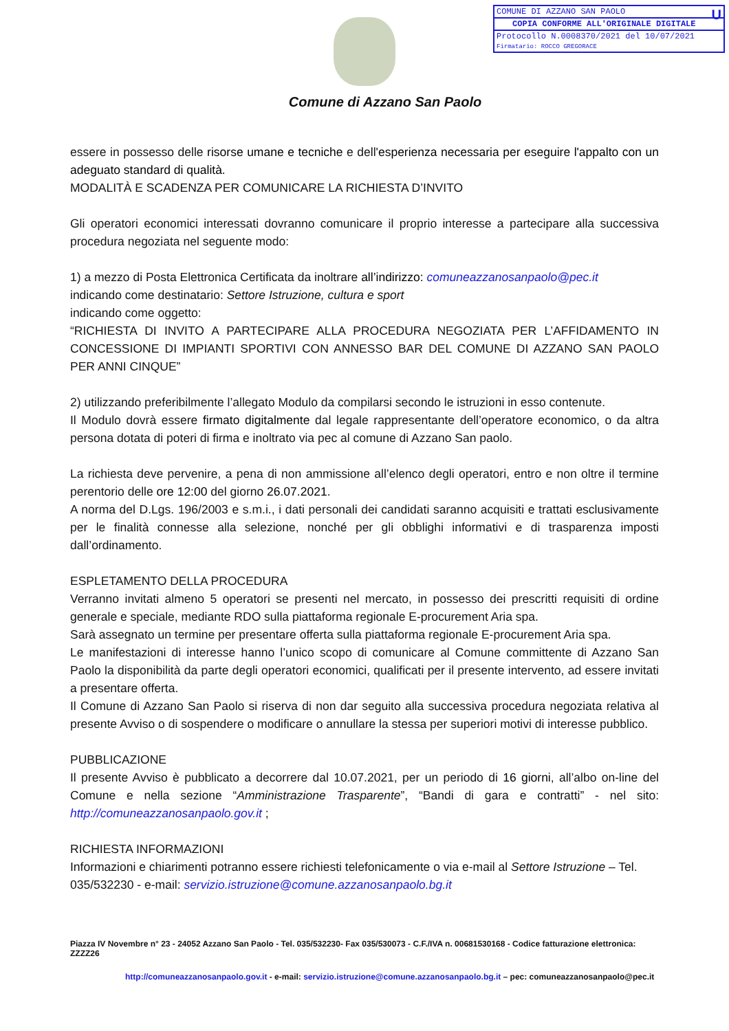COMUNE DI AZZANO SAN PAOLO U
COPIA CONFORME ALL'ORIGINALE DIGITALE
Protocollo N.0008370/2021 del 10/07/2021
Firmatario: ROCCO GREGORACE
Comune di Azzano San Paolo
essere in possesso delle risorse umane e tecniche e dell'esperienza necessaria per eseguire l'appalto con un adeguato standard di qualità.
MODALITÀ E SCADENZA PER COMUNICARE LA RICHIESTA D’INVITO
Gli operatori economici interessati dovranno comunicare il proprio interesse a partecipare alla successiva procedura negoziata nel seguente modo:
1) a mezzo di Posta Elettronica Certificata da inoltrare all’indirizzo: comuneazzanosanpaolo@pec.it
indicando come destinatario: Settore Istruzione, cultura e sport
indicando come oggetto:
“RICHIESTA DI INVITO A PARTECIPARE ALLA PROCEDURA NEGOZIATA PER L’AFFIDAMENTO IN CONCESSIONE DI IMPIANTI SPORTIVI CON ANNESSO BAR DEL COMUNE DI AZZANO SAN PAOLO PER ANNI CINQUE”
2) utilizzando preferibilmente l’allegato Modulo da compilarsi secondo le istruzioni in esso contenute.
Il Modulo dovrà essere firmato digitalmente dal legale rappresentante dell’operatore economico, o da altra persona dotata di poteri di firma e inoltrato via pec al comune di Azzano San paolo.
La richiesta deve pervenire, a pena di non ammissione all’elenco degli operatori, entro e non oltre il termine perentorio delle ore 12:00 del giorno 26.07.2021.
A norma del D.Lgs. 196/2003 e s.m.i., i dati personali dei candidati saranno acquisiti e trattati esclusivamente per le finalità connesse alla selezione, nonché per gli obblighi informativi e di trasparenza imposti dall’ordinamento.
ESPLETAMENTO DELLA PROCEDURA
Verranno invitati almeno 5 operatori se presenti nel mercato, in possesso dei prescritti requisiti di ordine generale e speciale, mediante RDO sulla piattaforma regionale E-procurement Aria spa.
Sarà assegnato un termine per presentare offerta sulla piattaforma regionale E-procurement Aria spa.
Le manifestazioni di interesse hanno l’unico scopo di comunicare al Comune committente di Azzano San Paolo la disponibilità da parte degli operatori economici, qualificati per il presente intervento, ad essere invitati a presentare offerta.
Il Comune di Azzano San Paolo si riserva di non dar seguito alla successiva procedura negoziata relativa al presente Avviso o di sospendere o modificare o annullare la stessa per superiori motivi di interesse pubblico.
PUBBLICAZIONE
Il presente Avviso è pubblicato a decorrere dal 10.07.2021, per un periodo di 16 giorni, all’albo on-line del Comune e nella sezione “Amministrazione Trasparente”, “Bandi di gara e contratti” - nel sito: http://comuneazzanosanpaolo.gov.it ;
RICHIESTA INFORMAZIONI
Informazioni e chiarimenti potranno essere richiesti telefonicamente o via e-mail al Settore Istruzione – Tel. 035/532230 - e-mail: servizio.istruzione@comune.azzanosanpaolo.bg.it
Piazza IV Novembre n° 23 - 24052 Azzano San Paolo - Tel. 035/532230- Fax 035/530073 - C.F./IVA n. 00681530168 - Codice fatturazione elettronica: ZZZZ26
http://comuneazzanosanpaolo.gov.it - e-mail: servizio.istruzione@comune.azzanosanpaolo.bg.it – pec: comuneazzanosanpaolo@pec.it